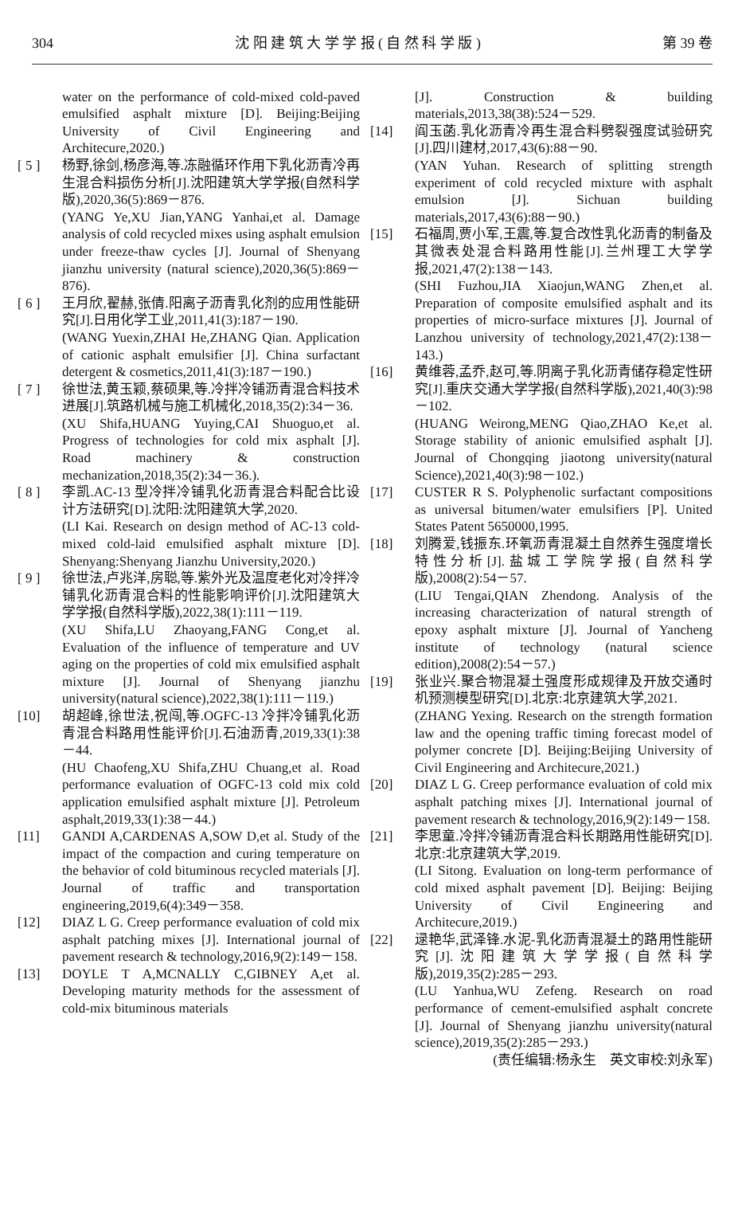304 沈 阳 建 筑 大 学 学 报 ( 自 然 科 学 版 ) 第 39 卷
water on the performance of cold-mixed cold-paved emulsified asphalt mixture [D]. Beijing:Beijing University of Civil Engineering and Architecure,2020.)
[ 5 ] 杨野,徐剑,杨彦海,等.冻融循环作用下乳化沥青冷再生混合料损伤分析[J].沈阳建筑大学学报(自然科学版),2020,36(5):869－876.
(YANG Ye,XU Jian,YANG Yanhai,et al. Damage analysis of cold recycled mixes using asphalt emulsion under freeze-thaw cycles [J]. Journal of Shenyang jianzhu university (natural science),2020,36(5):869－876).
[ 6 ] 王月欣,翟赫,张倩.阳离子沥青乳化剂的应用性能研究[J].日用化学工业,2011,41(3):187－190.
(WANG Yuexin,ZHAI He,ZHANG Qian. Application of cationic asphalt emulsifier [J]. China surfactant detergent & cosmetics,2011,41(3):187－190.)
[ 7 ] 徐世法,黄玉颖,蔡硕果,等.冷拌冷铺沥青混合料技术进展[J].筑路机械与施工机械化,2018,35(2):34－36.
(XU Shifa,HUANG Yuying,CAI Shuoguo,et al. Progress of technologies for cold mix asphalt [J]. Road machinery & construction mechanization,2018,35(2):34－36.).
[ 8 ] 李凯.AC-13 型冷拌冷铺乳化沥青混合料配合比设计方法研究[D].沈阳:沈阳建筑大学,2020.
(LI Kai. Research on design method of AC-13 cold-mixed cold-laid emulsified asphalt mixture [D]. Shenyang:Shenyang Jianzhu University,2020.)
[ 9 ] 徐世法,卢兆洋,房聪,等.紫外光及温度老化对冷拌冷铺乳化沥青混合料的性能影响评价[J].沈阳建筑大学学报(自然科学版),2022,38(1):111－119.
(XU Shifa,LU Zhaoyang,FANG Cong,et al. Evaluation of the influence of temperature and UV aging on the properties of cold mix emulsified asphalt mixture [J]. Journal of Shenyang jianzhu university(natural science),2022,38(1):111－119.)
[10] 胡超峰,徐世法,祝闯,等.OGFC-13 冷拌冷铺乳化沥青混合料路用性能评价[J].石油沥青,2019,33(1):38－44.
(HU Chaofeng,XU Shifa,ZHU Chuang,et al. Road performance evaluation of OGFC-13 cold mix cold application emulsified asphalt mixture [J]. Petroleum asphalt,2019,33(1):38－44.)
[11] GANDI A,CARDENAS A,SOW D,et al. Study of the impact of the compaction and curing temperature on the behavior of cold bituminous recycled materials [J]. Journal of traffic and transportation engineering,2019,6(4):349－358.
[12] DIAZ L G. Creep performance evaluation of cold mix asphalt patching mixes [J]. International journal of pavement research & technology,2016,9(2):149－158.
[13] DOYLE T A,MCNALLY C,GIBNEY A,et al. Developing maturity methods for the assessment of cold-mix bituminous materials
[J]. Construction & building materials,2013,38(38):524－529.
[14] 阎玉菡.乳化沥青冷再生混合料劈裂强度试验研究[J].四川建材,2017,43(6):88－90.
(YAN Yuhan. Research of splitting strength experiment of cold recycled mixture with asphalt emulsion [J]. Sichuan building materials,2017,43(6):88－90.)
[15] 石福周,贾小军,王震,等.复合改性乳化沥青的制备及其微表处混合料路用性能[J].兰州理工大学学报,2021,47(2):138－143.
(SHI Fuzhou,JIA Xiaojun,WANG Zhen,et al. Preparation of composite emulsified asphalt and its properties of micro-surface mixtures [J]. Journal of Lanzhou university of technology,2021,47(2):138－143.)
[16] 黄维蓉,孟乔,赵可,等.阴离子乳化沥青储存稳定性研究[J].重庆交通大学学报(自然科学版),2021,40(3):98－102.
(HUANG Weirong,MENG Qiao,ZHAO Ke,et al. Storage stability of anionic emulsified asphalt [J]. Journal of Chongqing jiaotong university(natural Science),2021,40(3):98－102.)
[17] CUSTER R S. Polyphenolic surfactant compositions as universal bitumen/water emulsifiers [P]. United States Patent 5650000,1995.
[18] 刘腾爱,钱振东.环氧沥青混凝土自然养生强度增长特性分析[J].盐城工学院学报(自然科学版),2008(2):54－57.
(LIU Tengai,QIAN Zhendong. Analysis of the increasing characterization of natural strength of epoxy asphalt mixture [J]. Journal of Yancheng institute of technology (natural science edition),2008(2):54－57.)
[19] 张业兴.聚合物混凝土强度形成规律及开放交通时机预测模型研究[D].北京:北京建筑大学,2021.
(ZHANG Yexing. Research on the strength formation law and the opening traffic timing forecast model of polymer concrete [D]. Beijing:Beijing University of Civil Engineering and Architecure,2021.)
[20] DIAZ L G. Creep performance evaluation of cold mix asphalt patching mixes [J]. International journal of pavement research & technology,2016,9(2):149－158.
[21] 李思童.冷拌冷铺沥青混合料长期路用性能研究[D].北京:北京建筑大学,2019.
(LI Sitong. Evaluation on long-term performance of cold mixed asphalt pavement [D]. Beijing: Beijing University of Civil Engineering and Architecure,2019.)
[22] 逯艳华,武泽锋.水泥-乳化沥青混凝土的路用性能研究[J].沈阳建筑大学学报(自然科学版),2019,35(2):285－293.
(LU Yanhua,WU Zefeng. Research on road performance of cement-emulsified asphalt concrete [J]. Journal of Shenyang jianzhu university(natural science),2019,35(2):285－293.)
(责任编辑:杨永生　英文审校:刘永军)